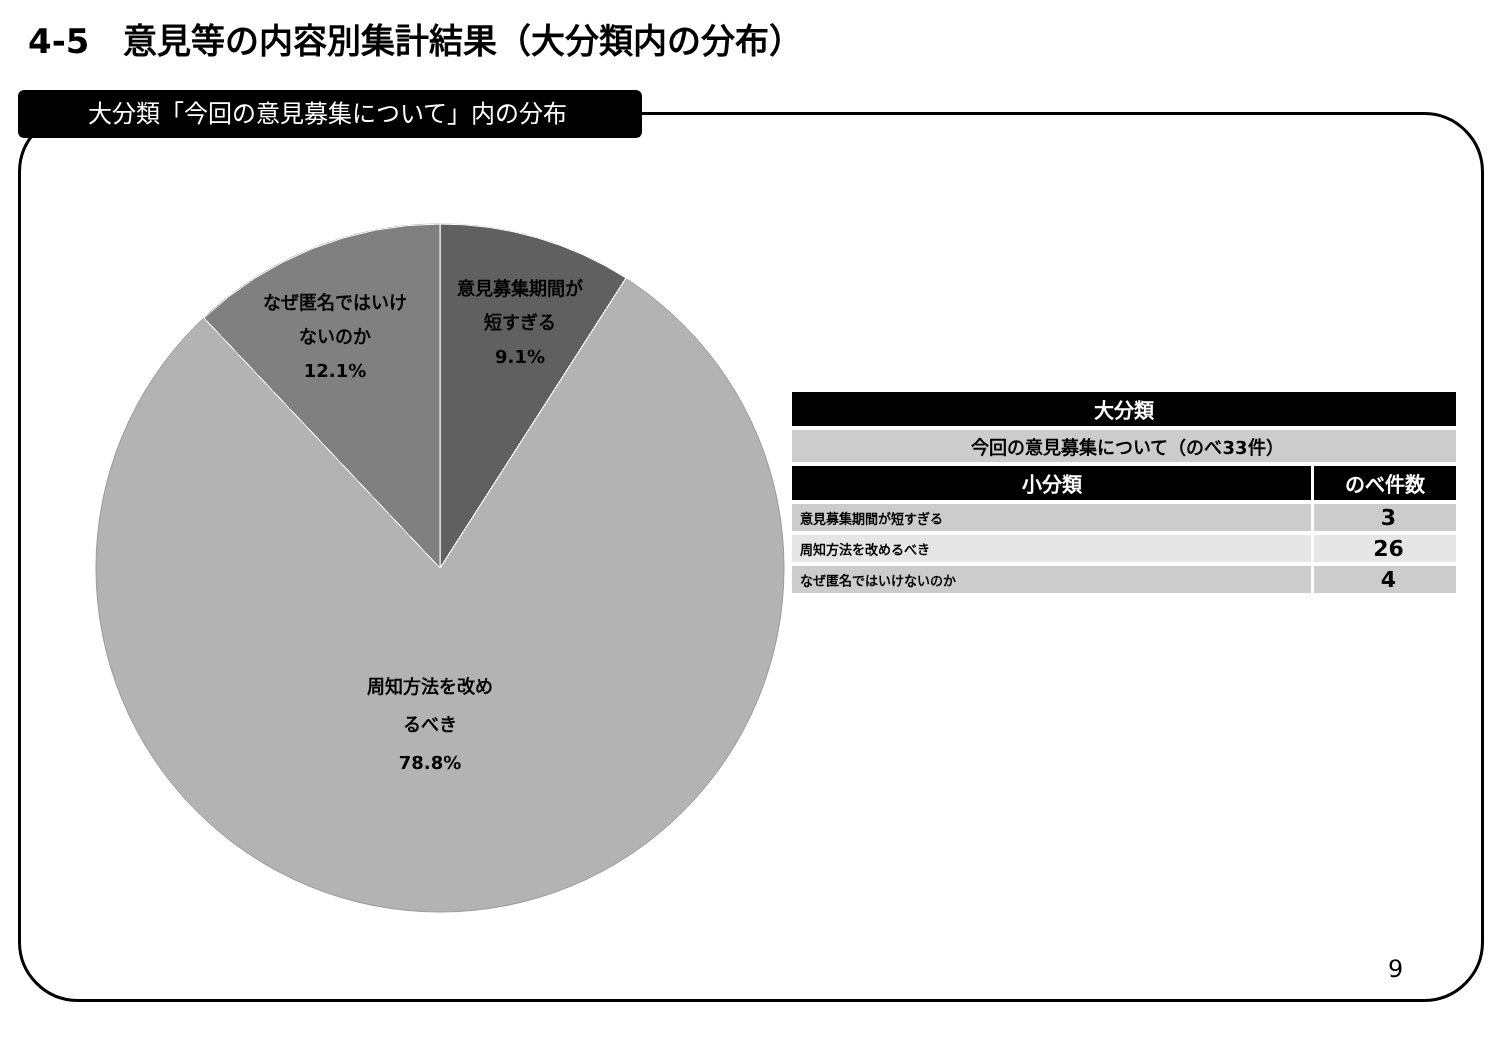4-5　意見等の内容別集計結果（大分類内の分布）
大分類「今回の意見募集について」内の分布
意見募集期間が
短すぎる
9.1%
なぜ匿名ではいけ
ないのか
12.1%
周知方法を改め
るべき
78.8%
| 大分類 | |
| --- | --- |
| 今回の意見募集について（のべ33件） | |
| 小分類 | のべ件数 |
| 意見募集期間が短すぎる | 3 |
| 周知方法を改めるべき | 26 |
| なぜ匿名ではいけないのか | 4 |
9